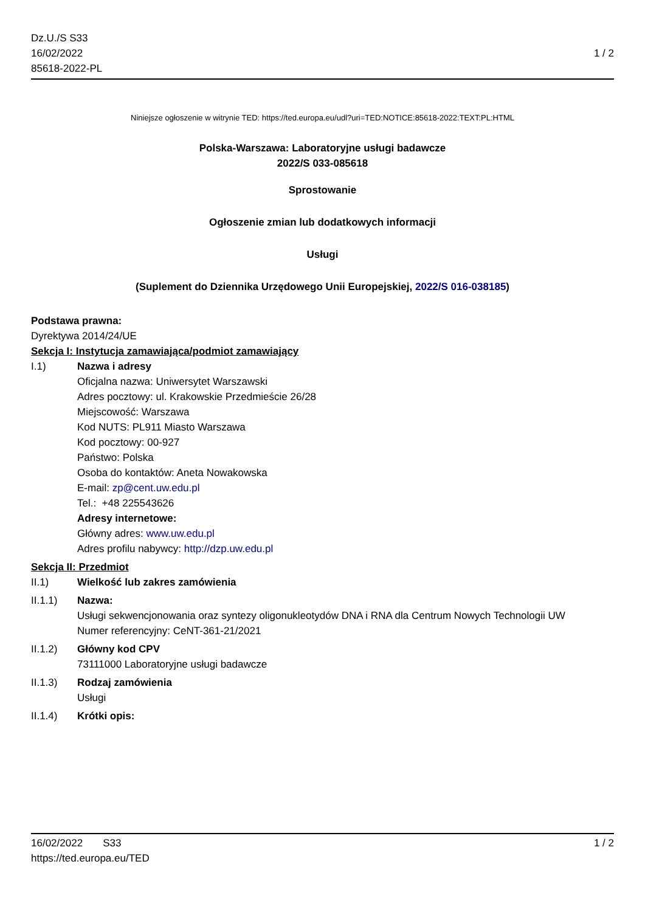Dz.U./S S33
16/02/2022
85618-2022-PL
1 / 2
Niniejsze ogłoszenie w witrynie TED: https://ted.europa.eu/udl?uri=TED:NOTICE:85618-2022:TEXT:PL:HTML
Polska-Warszawa: Laboratoryjne usługi badawcze
2022/S 033-085618
Sprostowanie
Ogłoszenie zmian lub dodatkowych informacji
Usługi
(Suplement do Dziennika Urzędowego Unii Europejskiej, 2022/S 016-038185)
Podstawa prawna:
Dyrektywa 2014/24/UE
Sekcja I: Instytucja zamawiająca/podmiot zamawiający
I.1) Nazwa i adresy
Oficjalna nazwa: Uniwersytet Warszawski
Adres pocztowy: ul. Krakowskie Przedmieście 26/28
Miejscowość: Warszawa
Kod NUTS: PL911 Miasto Warszawa
Kod pocztowy: 00-927
Państwo: Polska
Osoba do kontaktów: Aneta Nowakowska
E-mail: zp@cent.uw.edu.pl
Tel.: +48 225543626
Adresy internetowe:
Główny adres: www.uw.edu.pl
Adres profilu nabywcy: http://dzp.uw.edu.pl
Sekcja II: Przedmiot
II.1) Wielkość lub zakres zamówienia
II.1.1) Nazwa:
Usługi sekwencjonowania oraz syntezy oligonukleotydów DNA i RNA dla Centrum Nowych Technologii UW
Numer referencyjny: CeNT-361-21/2021
II.1.2) Główny kod CPV
73111000 Laboratoryjne usługi badawcze
II.1.3) Rodzaj zamówienia
Usługi
II.1.4) Krótki opis:
16/02/2022 S33 1 / 2
https://ted.europa.eu/TED